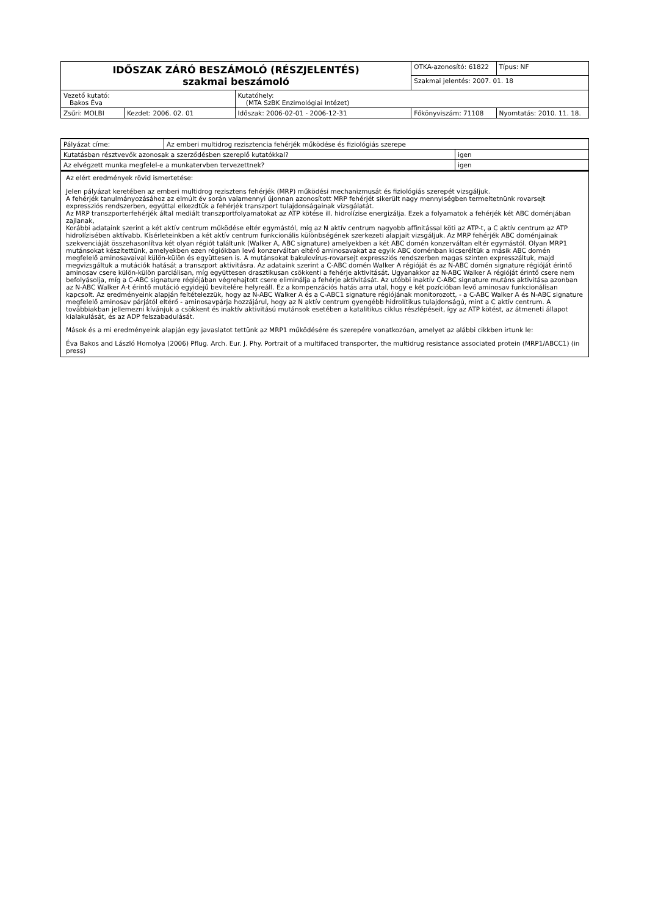| IDŐSZAK ZÁRÓ BESZÁMOLÓ (RÉSZJELENTÉS) szakmai beszámoló | | | OTKA-azonosító: 61822 | | Típus: NF |
| | | | Szakmai jelentés: 2007. 01. 18 | | |
| Vezető kutató: Bakos Éva | | Kutatóhely: (MTA SzBK Enzimológiai Intézet) | | | |
| Zsűri: MOLBI | Kezdet: 2006. 02. 01 | Időszak: 2006-02-01 - 2006-12-31 | Főkönyviszám: 71108 | Nyomtatás: 2010. 11. 18. | |
| Pályázat címe: | Az emberi multidrog rezisztencia fehérjék működése és fiziológiás szerepe | |
| Kutatásban résztvevők azonosak a szerződésben szereplő kutatókkal? | | igen |
| Az elvégzett munka megfelel-e a munkatervben tervezettnek? | | igen |
Az elért eredmények rövid ismertetése:
Jelen pályázat keretében az emberi multidrog rezisztens fehérjék (MRP) működési mechanizmusát és fiziológiás szerepét vizsgáljuk.
A fehérjék tanulmányozásához az elmúlt év során valamennyi újonnan azonosított MRP fehérjét sikerült nagy mennyiségben termeltetnünk rovarsejt expressziós rendszerben, egyúttal elkezdtük a fehérjék transzport tulajdonságainak vizsgálatát.
Az MRP transzporterfehérjék által mediált transzportfolyamatokat az ATP kötése ill. hidrolízise energizálja. Ezek a folyamatok a fehérjék két ABC doménjában zajlanak,
Korábbi adataink szerint a két aktív centrum működése eltér egymástól, míg az N aktív centrum nagyobb affinitással köti az ATP-t, a C aktív centrum az ATP hidrolízisében aktívabb. Kísérleteinkben a két aktív centrum funkcionális különbségének szerkezeti alapjait vizsgáljuk. Az MRP fehérjék ABC doménjainak szekvenciáját összehasonlítva két olyan régiót találtunk (Walker A, ABC signature) amelyekben a két ABC domén konzerváltan eltér egymástól. Olyan MRP1 mutánsokat készítettünk, amelyekben ezen régiókban levő konzerváltan eltérő aminosavakat az egyik ABC doménban kicseréltük a másik ABC domén megfelelő aminosavaival külön-külön és együttesen is. A mutánsokat bakulovírus-rovarsejt expressziós rendszerben magas szinten expresszáltuk, majd megvizsgáltuk a mutációk hatását a transzport aktivitásra. Az adataink szerint a C-ABC domén Walker A régióját és az N-ABC domén signature régióját érintő aminosav csere külön-külön parciálisan, míg együttesen drasztikusan csökkenti a fehérje aktivitását. Ugyanakkor az N-ABC Walker A régióját érintő csere nem befolyásolja, míg a C-ABC signature régiójában végrehajtott csere eliminálja a fehérje aktivitását. Az utóbbi inaktív C-ABC signature mutáns aktivitása azonban az N-ABC Walker A-t érintő mutáció egyidejű bevitelére helyreáll. Ez a kompenzációs hatás arra utal, hogy e két pozícióban levő aminosav funkcionálisan kapcsolt. Az eredményeink alapján feltételezzük, hogy az N-ABC Walker A és a C-ABC1 signature régiójának monitorozott, - a C-ABC Walker A és N-ABC signature megfelelő aminosav párjától eltérő - aminosavpárja hozzájárul, hogy az N aktív centrum gyengébb hidrolítikus tulajdonságú, mint a C aktív centrum. A továbbiakban jellemezni kívánjuk a csökkent és inaktív aktivitású mutánsok esetében a katalitikus ciklus részlépéseit, így az ATP kötést, az átmeneti állapot kialakulását, és az ADP felszabadulását.
Mások és a mi eredményeink alapján egy javaslatot tettünk az MRP1 működésére és szerepére vonatkozóan, amelyet az alábbi cikkben irtunk le:
Éva Bakos and László Homolya (2006) Pflug. Arch. Eur. J. Phy. Portrait of a multifaced transporter, the multidrug resistance associated protein (MRP1/ABCC1) (in press)